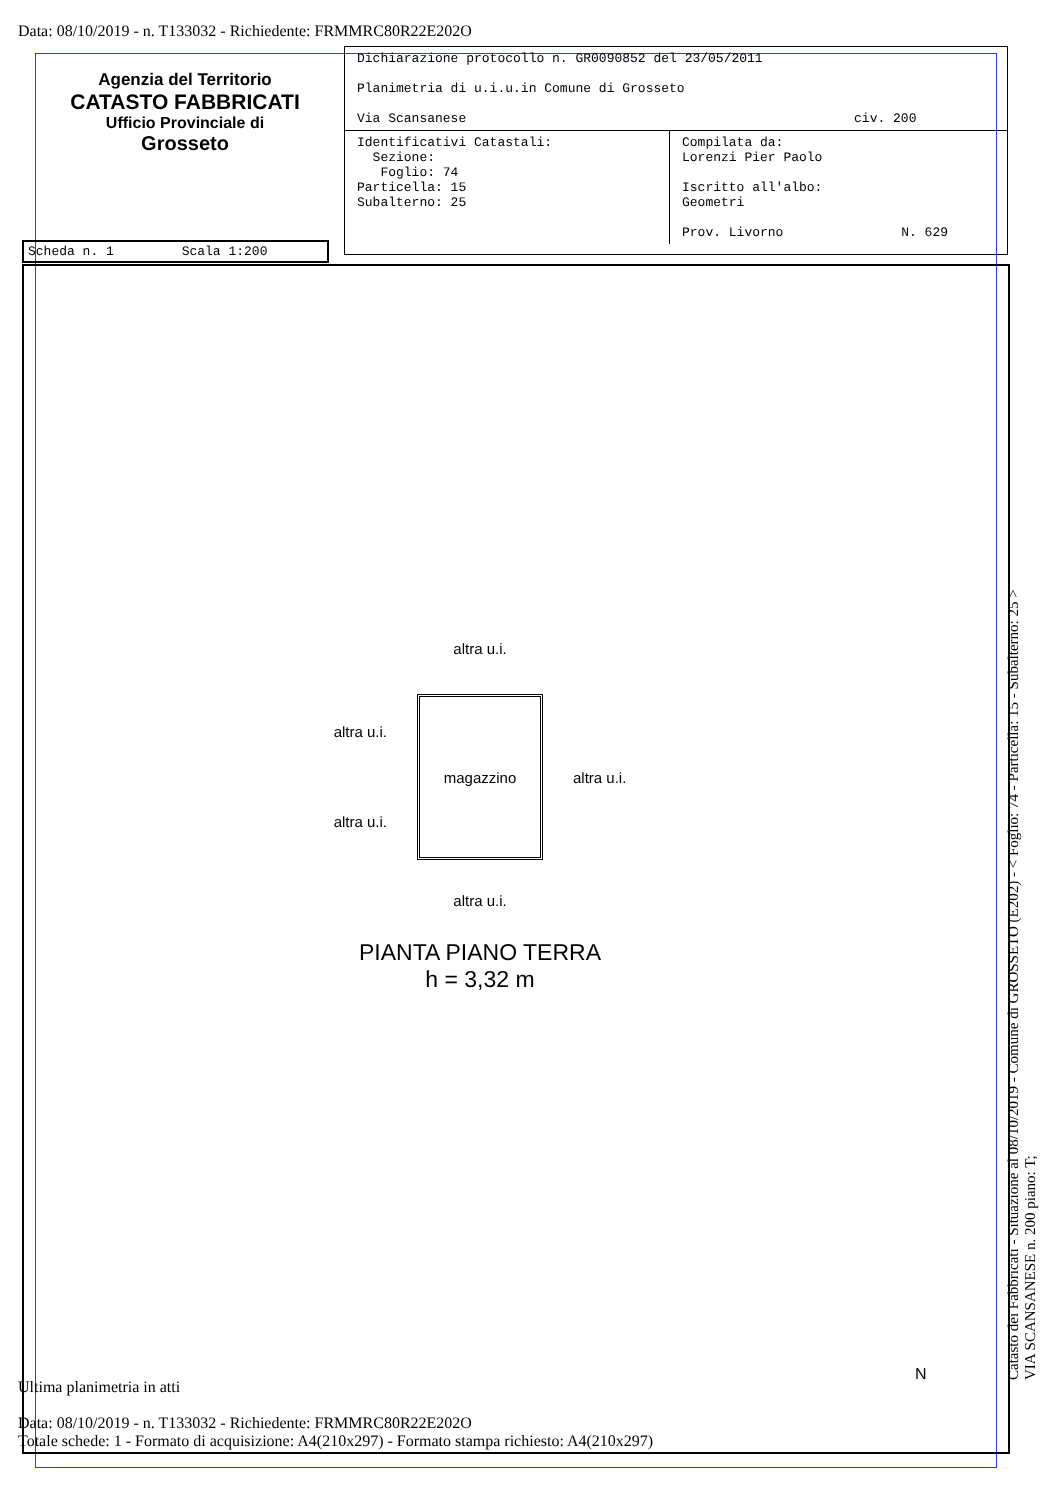Data: 08/10/2019 - n. T133032 - Richiedente: FRMMRC80R22E202O
Agenzia del Territorio
CATASTO FABBRICATI
Ufficio Provinciale di
Grosseto
| Dichiarazione protocollo n. GR0090852 del 23/05/2011 Planimetria di u.i.u.in Comune di Grosseto Via Scansanese civ. 200 | |
| Identificativi Catastali: Sezione: Foglio: 74 Particella: 15 Subalterno: 25 | Compilata da: Lorenzi Pier Paolo Iscritto all'albo: Geometri Prov. Livorno N. 629 |
Scheda n. 1 Scala 1:200
altra u.i.
altra u.i.
altra u.i.
magazzino
altra u.i.
altra u.i.
PIANTA PIANO TERRA
h = 3,32 m
N
Catasto dei Fabbricati - Situazione al 08/10/2019 - Comune di GROSSETO (E202) - < Foglio: 74 - Particella: 15 - Subalterno: 25 >
VIA SCANSANESE n. 200 piano: T;
Ultima planimetria in atti
Data: 08/10/2019 - n. T133032 - Richiedente: FRMMRC80R22E202O
Totale schede: 1 - Formato di acquisizione: A4(210x297) - Formato stampa richiesto: A4(210x297)